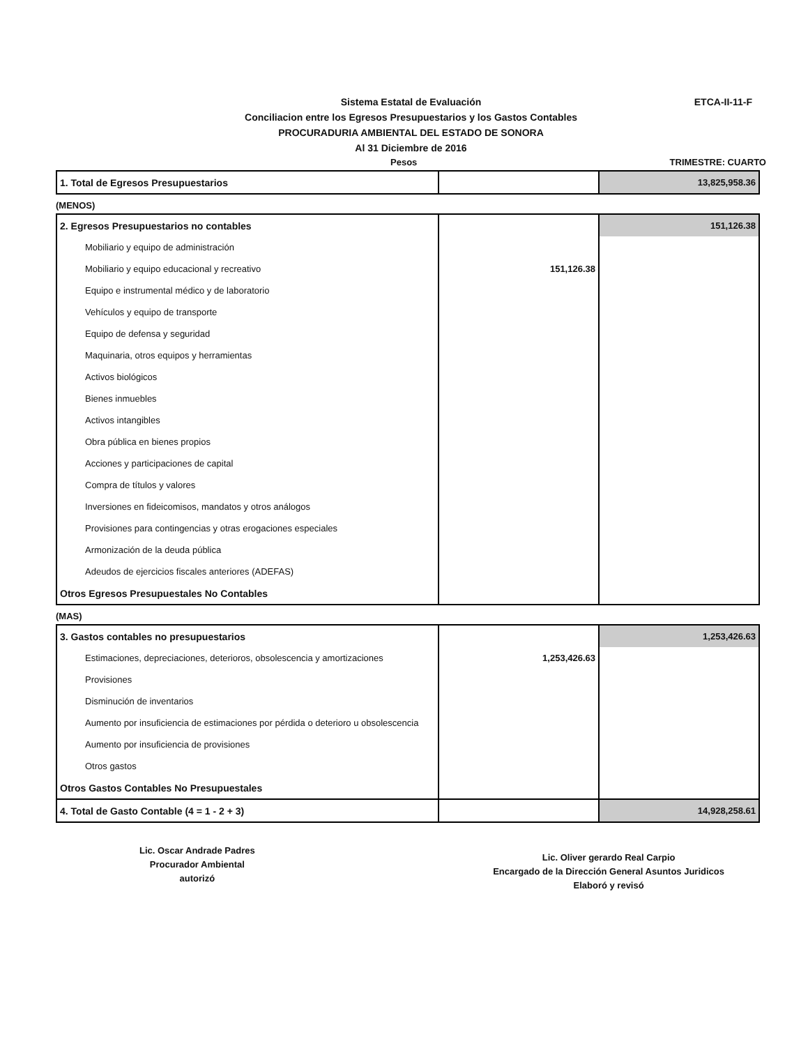Sistema Estatal de Evaluación
Conciliacion entre los Egresos Presupuestarios y los Gastos Contables
PROCURADURIA AMBIENTAL DEL ESTADO DE SONORA
Al 31 Diciembre de 2016
ETCA-II-11-F
Pesos TRIMESTRE: CUARTO
| 1. Total de Egresos Presupuestarios | | 13,825,958.36 |
(MENOS)
| 2. Egresos Presupuestarios no contables | | 151,126.38 |
| Mobiliario y equipo de administración | | |
| Mobiliario y equipo educacional y recreativo | 151,126.38 | |
| Equipo e instrumental médico y de laboratorio | | |
| Vehículos y equipo de transporte | | |
| Equipo de defensa y seguridad | | |
| Maquinaria, otros equipos y herramientas | | |
| Activos biológicos | | |
| Bienes inmuebles | | |
| Activos intangibles | | |
| Obra pública en bienes propios | | |
| Acciones y participaciones de capital | | |
| Compra de títulos y valores | | |
| Inversiones en fideicomisos, mandatos y otros análogos | | |
| Provisiones para contingencias y otras erogaciones especiales | | |
| Armonización de la deuda pública | | |
| Adeudos de ejercicios fiscales anteriores (ADEFAS) | | |
| Otros Egresos Presupuestales No Contables | | |
(MAS)
| 3. Gastos contables no presupuestarios | | 1,253,426.63 |
| Estimaciones, depreciaciones, deterioros, obsolescencia y amortizaciones | 1,253,426.63 | |
| Provisiones | | |
| Disminución de inventarios | | |
| Aumento por insuficiencia de estimaciones por pérdida o deterioro u obsolescencia | | |
| Aumento por insuficiencia de provisiones | | |
| Otros gastos | | |
| Otros Gastos Contables No Presupuestales | | |
| 4. Total de Gasto Contable (4 = 1 - 2 + 3) | | 14,928,258.61 |
Lic. Oscar Andrade Padres
Procurador Ambiental
autorizó
Lic. Oliver gerardo Real Carpio
Encargado de la Dirección General Asuntos Juridicos
Elaboró y revisó